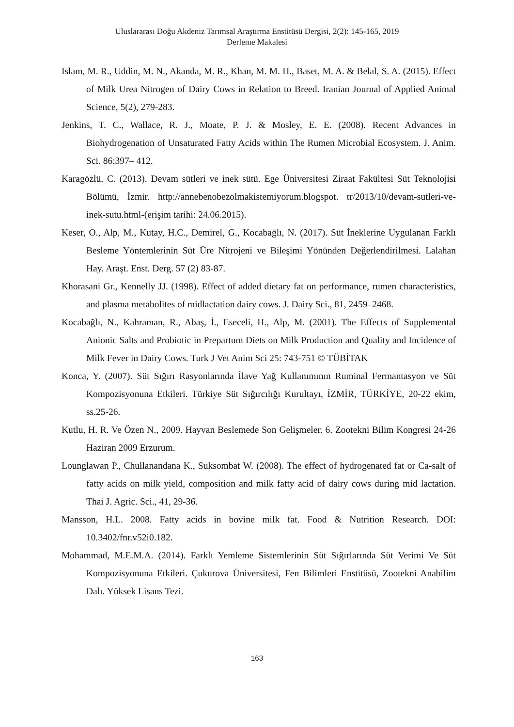Uluslararası Doğu Akdeniz Tarımsal Araştırma Enstitüsü Dergisi, 2(2): 145-165, 2019
Derleme Makalesi
Islam, M. R., Uddin, M. N., Akanda, M. R., Khan, M. M. H., Baset, M. A. & Belal, S. A. (2015). Effect of Milk Urea Nitrogen of Dairy Cows in Relation to Breed. Iranian Journal of Applied Animal Science, 5(2), 279-283.
Jenkins, T. C., Wallace, R. J., Moate, P. J. & Mosley, E. E. (2008). Recent Advances in Biohydrogenation of Unsaturated Fatty Acids within The Rumen Microbial Ecosystem. J. Anim. Sci. 86:397– 412.
Karagözlü, C. (2013). Devam sütleri ve inek sütü. Ege Üniversitesi Ziraat Fakültesi Süt Teknolojisi Bölümü, İzmir. http://annebenobezolmakistemiyorum.blogspot. tr/2013/10/devam-sutleri-ve-inek-sutu.html-(erişim tarihi: 24.06.2015).
Keser, O., Alp, M., Kutay, H.C., Demirel, G., Kocabağlı, N. (2017). Süt İneklerine Uygulanan Farklı Besleme Yöntemlerinin Süt Üre Nitrojeni ve Bileşimi Yönünden Değerlendirilmesi. Lalahan Hay. Araşt. Enst. Derg. 57 (2) 83-87.
Khorasani Gr., Kennelly JJ. (1998). Effect of added dietary fat on performance, rumen characteristics, and plasma metabolites of midlactation dairy cows. J. Dairy Sci., 81, 2459–2468.
Kocabağlı, N., Kahraman, R., Abaş, İ., Eseceli, H., Alp, M. (2001). The Effects of Supplemental Anionic Salts and Probiotic in Prepartum Diets on Milk Production and Quality and Incidence of Milk Fever in Dairy Cows. Turk J Vet Anim Sci 25: 743-751 © TÜBİTAK
Konca, Y. (2007). Süt Sığırı Rasyonlarında İlave Yağ Kullanımının Ruminal Fermantasyon ve Süt Kompozisyonuna Etkileri. Türkiye Süt Sığırcılığı Kurultayı, İZMİR, TÜRKİYE, 20-22 ekim, ss.25-26.
Kutlu, H. R. Ve Özen N., 2009. Hayvan Beslemede Son Gelişmeler. 6. Zootekni Bilim Kongresi 24-26 Haziran 2009 Erzurum.
Lounglawan P., Chullanandana K., Suksombat W. (2008). The effect of hydrogenated fat or Ca-salt of fatty acids on milk yield, composition and milk fatty acid of dairy cows during mid lactation. Thai J. Agric. Sci., 41, 29-36.
Mansson, H.L. 2008. Fatty acids in bovine milk fat. Food & Nutrition Research. DOI: 10.3402/fnr.v52i0.182.
Mohammad, M.E.M.A. (2014). Farklı Yemleme Sistemlerinin Süt Sığırlarında Süt Verimi Ve Süt Kompozisyonuna Etkileri. Çukurova Üniversitesi, Fen Bilimleri Enstitüsü, Zootekni Anabilim Dalı. Yüksek Lisans Tezi.
163